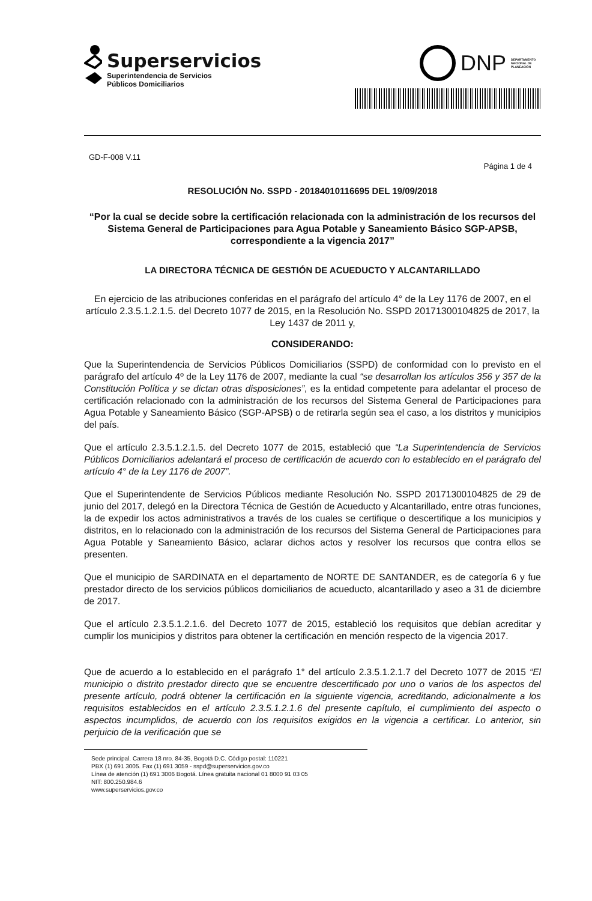Superservicios
Superintendencia de Servicios
Públicos Domiciliarios
DNP DEPARTAMENTO NACIONAL DE PLANEACIÓN
GD-F-008 V.11
Página 1 de 4
RESOLUCIÓN No. SSPD - 20184010116695 DEL 19/09/2018
“Por la cual se decide sobre la certificación relacionada con la administración de los recursos del Sistema General de Participaciones para Agua Potable y Saneamiento Básico SGP-APSB, correspondiente a la vigencia 2017”
LA DIRECTORA TÉCNICA DE GESTIÓN DE ACUEDUCTO Y ALCANTARILLADO
En ejercicio de las atribuciones conferidas en el parágrafo del artículo 4° de la Ley 1176 de 2007, en el artículo 2.3.5.1.2.1.5. del Decreto 1077 de 2015, en la Resolución No. SSPD 20171300104825 de 2017, la Ley 1437 de 2011 y,
CONSIDERANDO:
Que la Superintendencia de Servicios Públicos Domiciliarios (SSPD) de conformidad con lo previsto en el parágrafo del artículo 4º de la Ley 1176 de 2007, mediante la cual “se desarrollan los artículos 356 y 357 de la Constitución Política y se dictan otras disposiciones”, es la entidad competente para adelantar el proceso de certificación relacionado con la administración de los recursos del Sistema General de Participaciones para Agua Potable y Saneamiento Básico (SGP-APSB) o de retirarla según sea el caso, a los distritos y municipios del país.
Que el artículo 2.3.5.1.2.1.5. del Decreto 1077 de 2015, estableció que “La Superintendencia de Servicios Públicos Domiciliarios adelantará el proceso de certificación de acuerdo con lo establecido en el parágrafo del artículo 4° de la Ley 1176 de 2007”.
Que el Superintendente de Servicios Públicos mediante Resolución No. SSPD 20171300104825 de 29 de junio del 2017, delegó en la Directora Técnica de Gestión de Acueducto y Alcantarillado, entre otras funciones, la de expedir los actos administrativos a través de los cuales se certifique o descertifique a los municipios y distritos, en lo relacionado con la administración de los recursos del Sistema General de Participaciones para Agua Potable y Saneamiento Básico, aclarar dichos actos y resolver los recursos que contra ellos se presenten.
Que el municipio de SARDINATA en el departamento de NORTE DE SANTANDER, es de categoría 6 y fue prestador directo de los servicios públicos domiciliarios de acueducto, alcantarillado y aseo a 31 de diciembre de 2017.
Que el artículo 2.3.5.1.2.1.6. del Decreto 1077 de 2015, estableció los requisitos que debían acreditar y cumplir los municipios y distritos para obtener la certificación en mención respecto de la vigencia 2017.
Que de acuerdo a lo establecido en el parágrafo 1° del artículo 2.3.5.1.2.1.7 del Decreto 1077 de 2015 “El municipio o distrito prestador directo que se encuentre descertificado por uno o varios de los aspectos del presente artículo, podrá obtener la certificación en la siguiente vigencia, acreditando, adicionalmente a los requisitos establecidos en el artículo 2.3.5.1.2.1.6 del presente capítulo, el cumplimiento del aspecto o aspectos incumplidos, de acuerdo con los requisitos exigidos en la vigencia a certificar. Lo anterior, sin perjuicio de la verificación que se
Sede principal. Carrera 18 nro. 84-35, Bogotá D.C. Código postal: 110221
PBX (1) 691 3005. Fax (1) 691 3059 - sspd@superservicios.gov.co
Línea de atención (1) 691 3006 Bogotá. Línea gratuita nacional 01 8000 91 03 05
NIT: 800.250.984.6
www.superservicios.gov.co